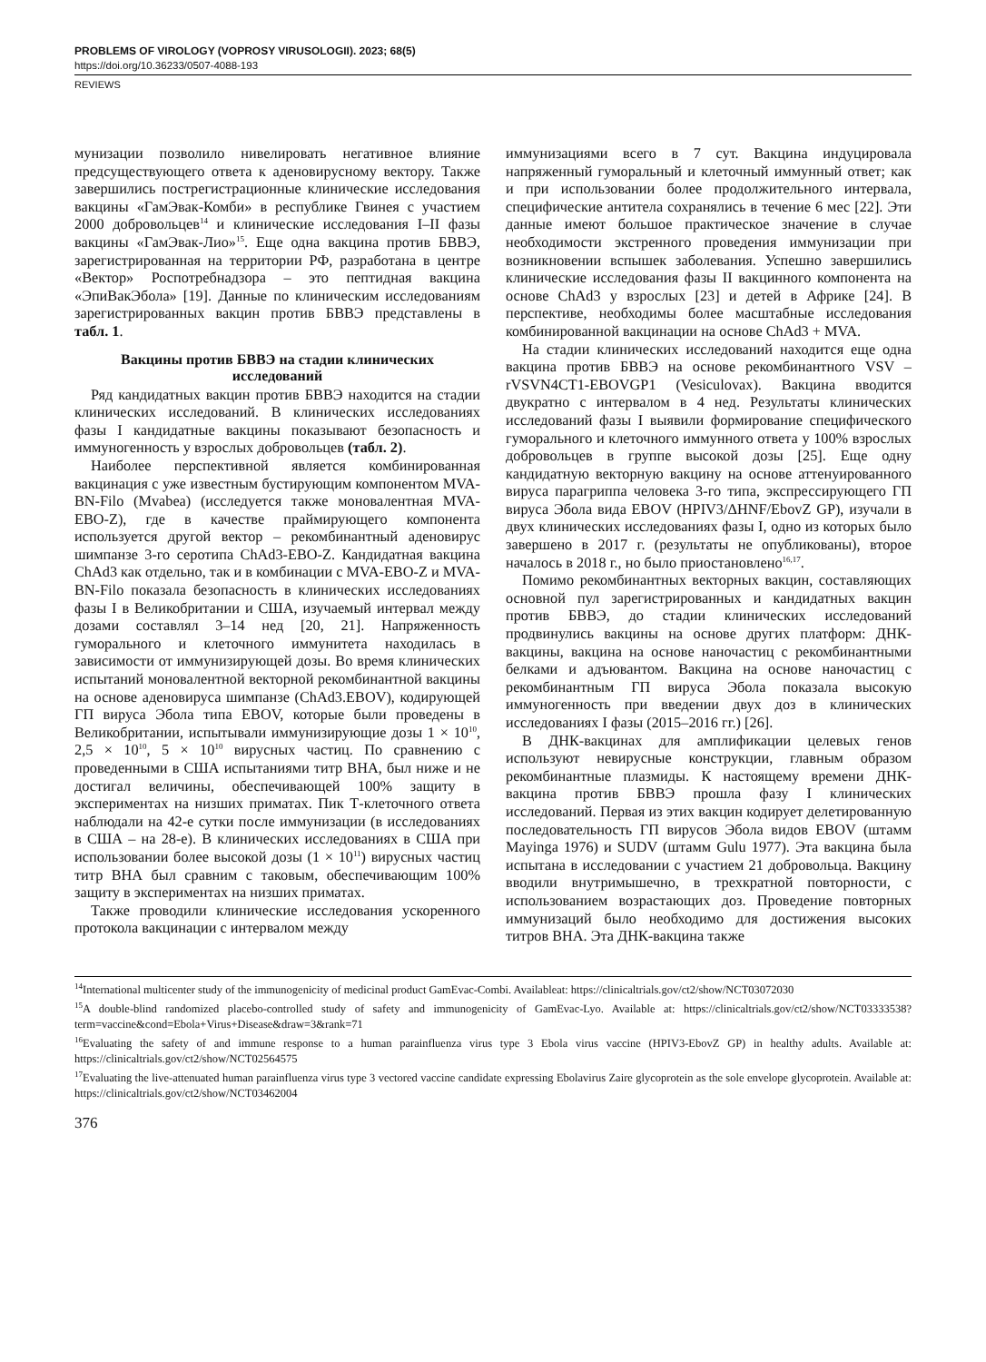PROBLEMS OF VIROLOGY (VOPROSY VIRUSOLOGII). 2023; 68(5)
https://doi.org/10.36233/0507-4088-193
REVIEWS
мунизации позволило нивелировать негативное влияние предсуществующего ответа к аденовирусному вектору. Также завершились пострегистрационные клинические исследования вакцины «ГамЭвак-Комби» в республике Гвинея с участием 2000 добровольцев<sup>14</sup> и клинические исследования I–II фазы вакцины «ГамЭвак-Лио»<sup>15</sup>. Еще одна вакцина против БВВЭ, зарегистрированная на территории РФ, разработана в центре «Вектор» Роспотребнадзора – это пептидная вакцина «ЭпиВакЭбола» [19]. Данные по клиническим исследованиям зарегистрированных вакцин против БВВЭ представлены в табл. 1.
Вакцины против БВВЭ на стадии клинических исследований
Ряд кандидатных вакцин против БВВЭ находится на стадии клинических исследований. В клинических исследованиях фазы I кандидатные вакцины показывают безопасность и иммуногенность у взрослых добровольцев (табл. 2).
Наиболее перспективной является комбинированная вакцинация с уже известным бустирующим компонентом MVA-BN-Filo (Mvabea) (исследуется также моновалентная MVA-EBO-Z), где в качестве праймирующего компонента используется другой вектор – рекомбинантный аденовирус шимпанзе 3-го серотипа ChAd3-EBO-Z. Кандидатная вакцина ChAd3 как отдельно, так и в комбинации с MVA-EBO-Z и MVA-BN-Filo показала безопасность в клинических исследованиях фазы I в Великобритании и США, изучаемый интервал между дозами составлял 3–14 нед [20, 21]. Напряженность гуморального и клеточного иммунитета находилась в зависимости от иммунизирующей дозы. Во время клинических испытаний моновалентной векторной рекомбинантной вакцины на основе аденовируса шимпанзе (ChAd3.EBOV), кодирующей ГП вируса Эбола типа EBOV, которые были проведены в Великобритании, испытывали иммунизирующие дозы 1 × 10<sup>10</sup>, 2,5 × 10<sup>10</sup>, 5 × 10<sup>10</sup> вирусных частиц. По сравнению с проведенными в США испытаниями титр ВНА, был ниже и не достигал величины, обеспечивающей 100% защиту в экспериментах на низших приматах. Пик Т-клеточного ответа наблюдали на 42-е сутки после иммунизации (в исследованиях в США – на 28-е). В клинических исследованиях в США при использовании более высокой дозы (1 × 10<sup>11</sup>) вирусных частиц титр ВНА был сравним с таковым, обеспечивающим 100% защиту в экспериментах на низших приматах.
Также проводили клинические исследования ускоренного протокола вакцинации с интервалом между
иммунизациями всего в 7 сут. Вакцина индуцировала напряженный гуморальный и клеточный иммунный ответ; как и при использовании более продолжительного интервала, специфические антитела сохранялись в течение 6 мес [22]. Эти данные имеют большое практическое значение в случае необходимости экстренного проведения иммунизации при возникновении вспышек заболевания. Успешно завершились клинические исследования фазы II вакцинного компонента на основе ChAd3 у взрослых [23] и детей в Африке [24]. В перспективе, необходимы более масштабные исследования комбинированной вакцинации на основе ChAd3 + MVA.
На стадии клинических исследований находится еще одна вакцина против БВВЭ на основе рекомбинантного VSV – rVSVN4CT1-EBOVGP1 (Vesiculovax). Вакцина вводится двукратно с интервалом в 4 нед. Результаты клинических исследований фазы I выявили формирование специфического гуморального и клеточного иммунного ответа у 100% взрослых добровольцев в группе высокой дозы [25]. Еще одну кандидатную векторную вакцину на основе аттенуированного вируса парагриппа человека 3-го типа, экспрессирующего ГП вируса Эбола вида EBOV (HPIV3/ΔHNF/EbovZ GP), изучали в двух клинических исследованиях фазы I, одно из которых было завершено в 2017 г. (результаты не опубликованы), второе началось в 2018 г., но было приостановлено<sup>16,17</sup>.
Помимо рекомбинантных векторных вакцин, составляющих основной пул зарегистрированных и кандидатных вакцин против БВВЭ, до стадии клинических исследований продвинулись вакцины на основе других платформ: ДНК-вакцины, вакцина на основе наночастиц с рекомбинантными белками и адъювантом. Вакцина на основе наночастиц с рекомбинантным ГП вируса Эбола показала высокую иммуногенность при введении двух доз в клинических исследованиях I фазы (2015–2016 гг.) [26].
В ДНК-вакцинах для амплификации целевых генов используют невирусные конструкции, главным образом рекомбинантные плазмиды. К настоящему времени ДНК-вакцина против БВВЭ прошла фазу I клинических исследований. Первая из этих вакцин кодирует делетированную последовательность ГП вирусов Эбола видов EBOV (штамм Mayinga 1976) и SUDV (штамм Gulu 1977). Эта вакцина была испытана в исследовании с участием 21 добровольца. Вакцину вводили внутримышечно, в трехкратной повторности, с использованием возрастающих доз. Проведение повторных иммунизаций было необходимо для достижения высоких титров ВНА. Эта ДНК-вакцина также
<sup>14</sup> International multicenter study of the immunogenicity of medicinal product GamEvac-Combi. Availableat: https://clinicaltrials.gov/ct2/show/NCT03072030
<sup>15</sup> A double-blind randomized placebo-controlled study of safety and immunogenicity of GamEvac-Lyo. Available at: https://clinicaltrials.gov/ct2/show/NCT03333538?term=vaccine&cond=Ebola+Virus+Disease&draw=3&rank=71
<sup>16</sup> Evaluating the safety of and immune response to a human parainfluenza virus type 3 Ebola virus vaccine (HPIV3-EbovZ GP) in healthy adults. Available at: https://clinicaltrials.gov/ct2/show/NCT02564575
<sup>17</sup> Evaluating the live-attenuated human parainfluenza virus type 3 vectored vaccine candidate expressing Ebolavirus Zaire glycoprotein as the sole envelope glycoprotein. Available at: https://clinicaltrials.gov/ct2/show/NCT03462004
376